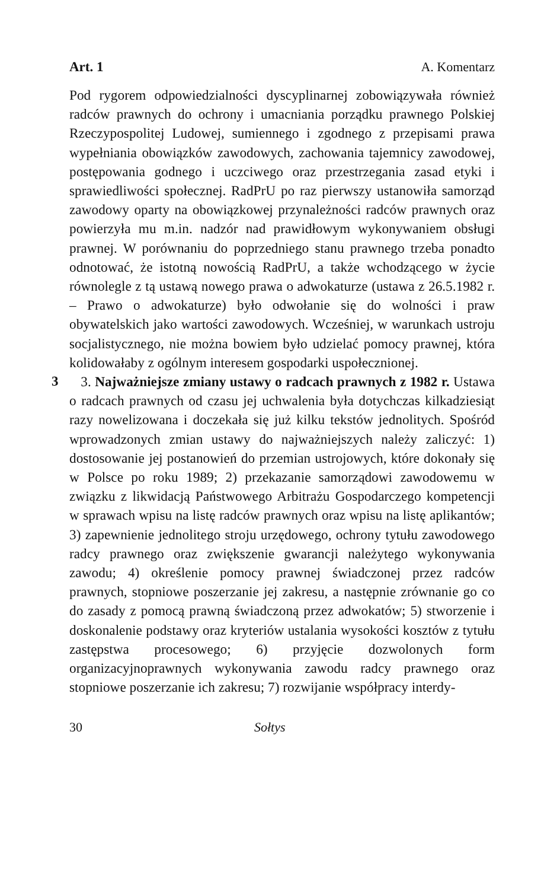Art. 1 A. Komentarz
Pod rygorem odpowiedzialności dyscyplinarnej zobowiązywała również radców prawnych do ochrony i umacniania porządku prawnego Polskiej Rzeczypospolitej Ludowej, sumiennego i zgodnego z przepisami prawa wypełniania obowiązków zawodowych, zachowania tajemnicy zawodowej, postępowania godnego i uczciwego oraz przestrzegania zasad etyki i sprawiedliwości społecznej. RadPrU po raz pierwszy ustanowiła samorząd zawodowy oparty na obowiązkowej przynależności radców prawnych oraz powierzyła mu m.in. nadzór nad prawidłowym wykonywaniem obsługi prawnej. W porównaniu do poprzedniego stanu prawnego trzeba ponadto odnotować, że istotną nowością RadPrU, a także wchodzącego w życie równolegle z tą ustawą nowego prawa o adwokaturze (ustawa z 26.5.1982 r. – Prawo o adwokaturze) było odwołanie się do wolności i praw obywatelskich jako wartości zawodowych. Wcześniej, w warunkach ustroju socjalistycznego, nie można bowiem było udzielać pomocy prawnej, która kolidowałaby z ogólnym interesem gospodarki uspołecznionej.
3
3. Najważniejsze zmiany ustawy o radcach prawnych z 1982 r. Ustawa o radcach prawnych od czasu jej uchwalenia była dotychczas kilkadziesiąt razy nowelizowana i doczekała się już kilku tekstów jednolitych. Spośród wprowadzonych zmian ustawy do najważniejszych należy zaliczyć: 1) dostosowanie jej postanowień do przemian ustrojowych, które dokonały się w Polsce po roku 1989; 2) przekazanie samorządowi zawodowemu w związku z likwidacją Państwowego Arbitrażu Gospodarczego kompetencji w sprawach wpisu na listę radców prawnych oraz wpisu na listę aplikantów; 3) zapewnienie jednolitego stroju urzędowego, ochrony tytułu zawodowego radcy prawnego oraz zwiększenie gwarancji należytego wykonywania zawodu; 4) określenie pomocy prawnej świadczonej przez radców prawnych, stopniowe poszerzanie jej zakresu, a następnie zrównanie go co do zasady z pomocą prawną świadczoną przez adwokatów; 5) stworzenie i doskonalenie podstawy oraz kryteriów ustalania wysokości kosztów z tytułu zastępstwa procesowego; 6) przyjęcie dozwolonych form organizacyjnoprawnych wykonywania zawodu radcy prawnego oraz stopniowe poszerzanie ich zakresu; 7) rozwijanie współpracy interdy-
30 Sołtys